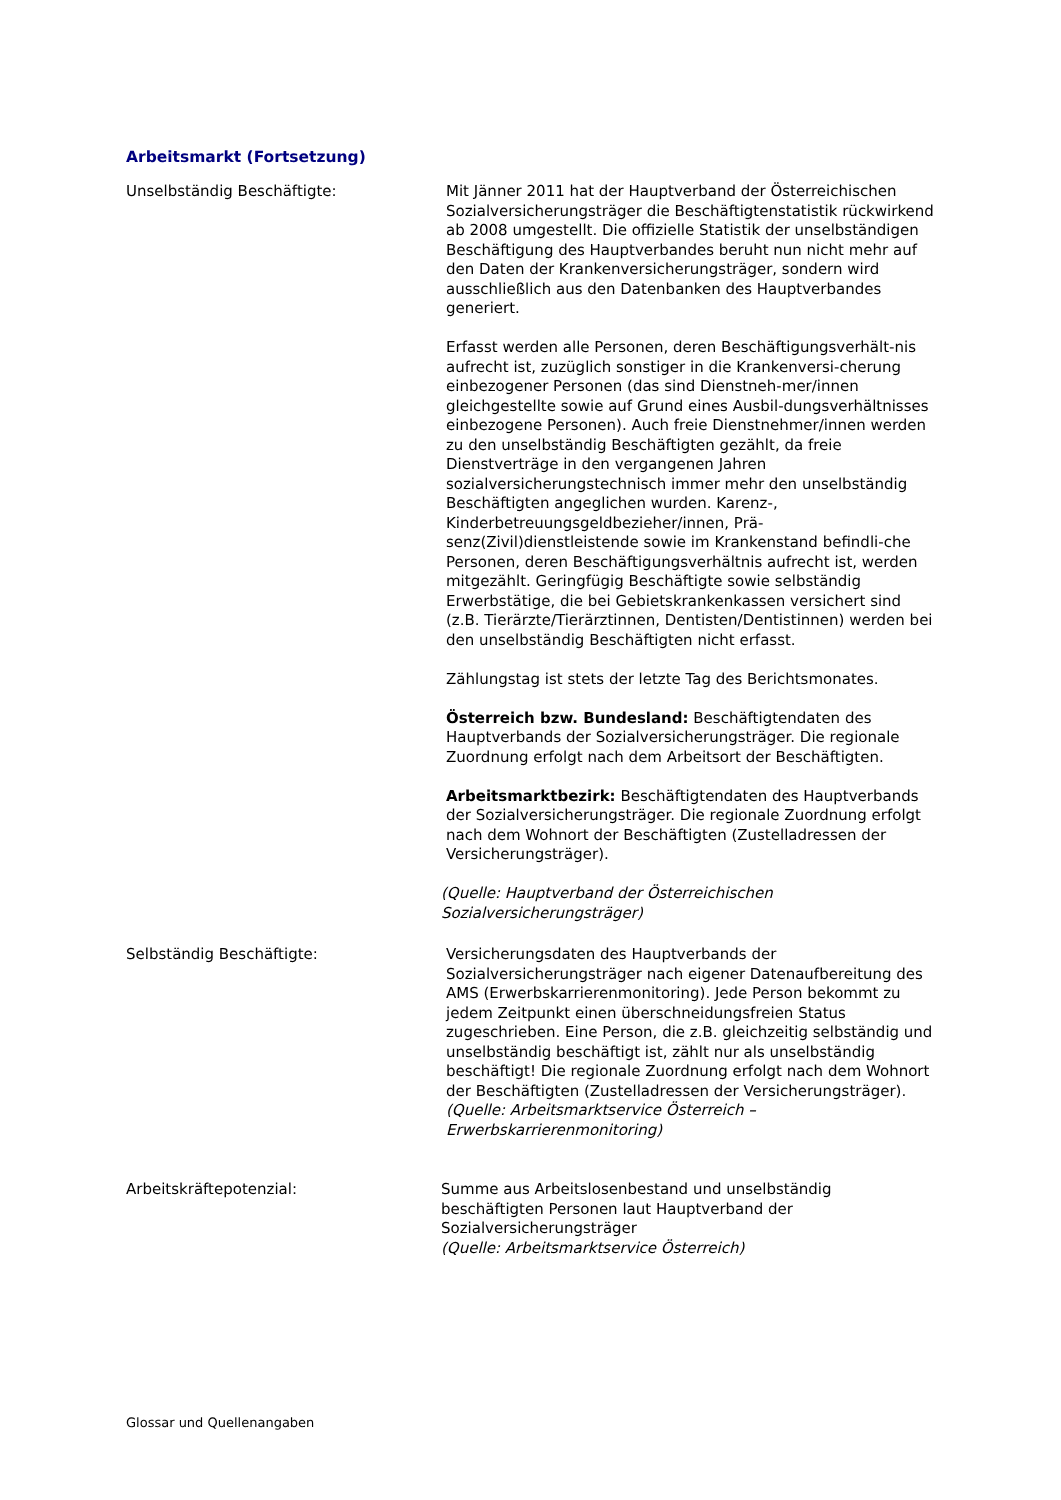Arbeitsmarkt (Fortsetzung)
Unselbständig Beschäftigte: Mit Jänner 2011 hat der Hauptverband der Österreichischen Sozialversicherungsträger die Beschäftigtenstatistik rückwirkend ab 2008 umgestellt. Die offizielle Statistik der unselbständigen Beschäftigung des Hauptverbandes beruht nun nicht mehr auf den Daten der Krankenversicherungsträger, sondern wird ausschließlich aus den Datenbanken des Hauptverbandes generiert.
Erfasst werden alle Personen, deren Beschäftigungsverhält-nis aufrecht ist, zuzüglich sonstiger in die Krankenversi-cherung einbezogener Personen (das sind Dienstneh-mer/innen gleichgestellte sowie auf Grund eines Ausbil-dungsverhältnisses einbezogene Personen). Auch freie Dienstnehmer/innen werden zu den unselbständig Beschäftigten gezählt, da freie Dienstverträge in den vergangenen Jahren sozialversicherungstechnisch immer mehr den unselbständig Beschäftigten angeglichen wurden. Karenz-, Kinderbetreuungsgeldbezieher/innen, Prä-senz(Zivil)dienstleistende sowie im Krankenstand befindli-che Personen, deren Beschäftigungsverhältnis aufrecht ist, werden mitgezählt. Geringfügig Beschäftigte sowie selbständig Erwerbstätige, die bei Gebietskrankenkassen versichert sind (z.B. Tierärzte/Tierärztinnen, Dentisten/Dentistinnen) werden bei den unselbständig Beschäftigten nicht erfasst.
Zählungstag ist stets der letzte Tag des Berichtsmonates.
Österreich bzw. Bundesland: Beschäftigtendaten des Hauptverbands der Sozialversicherungsträger. Die regionale Zuordnung erfolgt nach dem Arbeitsort der Beschäftigten.
Arbeitsmarktbezirk: Beschäftigtendaten des Hauptverbands der Sozialversicherungsträger. Die regionale Zuordnung erfolgt nach dem Wohnort der Beschäftigten (Zustelladressen der Versicherungsträger).
(Quelle: Hauptverband der Österreichischen Sozialversicherungsträger)
Selbständig Beschäftigte: Versicherungsdaten des Hauptverbands der Sozialversicherungsträger nach eigener Datenaufbereitung des AMS (Erwerbskarrierenmonitoring). Jede Person bekommt zu jedem Zeitpunkt einen überschneidungsfreien Status zugeschrieben. Eine Person, die z.B. gleichzeitig selbständig und unselbständig beschäftigt ist, zählt nur als unselbständig beschäftigt! Die regionale Zuordnung erfolgt nach dem Wohnort der Beschäftigten (Zustelladressen der Versicherungsträger).
(Quelle: Arbeitsmarktservice Österreich – Erwerbskarrierenmonitoring)
Arbeitskräftepotenzial: Summe aus Arbeitslosenbestand und unselbständig beschäftigten Personen laut Hauptverband der Sozialversicherungsträger
(Quelle: Arbeitsmarktservice Österreich)
Glossar und Quellenangaben